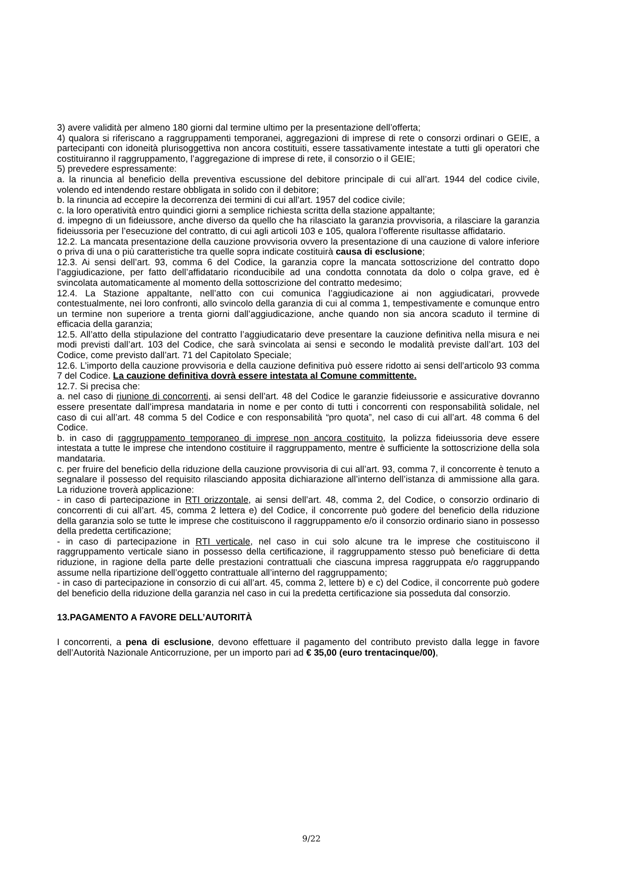3) avere validità per almeno 180 giorni dal termine ultimo per la presentazione dell’offerta;
4) qualora si riferiscano a raggruppamenti temporanei, aggregazioni di imprese di rete o consorzi ordinari o GEIE, a partecipanti con idoneità plurisoggettiva non ancora costituiti, essere tassativamente intestate a tutti gli operatori che costituiranno il raggruppamento, l’aggregazione di imprese di rete, il consorzio o il GEIE;
5) prevedere espressamente:
a. la rinuncia al beneficio della preventiva escussione del debitore principale di cui all’art. 1944 del codice civile, volendo ed intendendo restare obbligata in solido con il debitore;
b. la rinuncia ad eccepire la decorrenza dei termini di cui all’art. 1957 del codice civile;
c. la loro operatività entro quindici giorni a semplice richiesta scritta della stazione appaltante;
d. impegno di un fideiussore, anche diverso da quello che ha rilasciato la garanzia provvisoria, a rilasciare la garanzia fideiussoria per l’esecuzione del contratto, di cui agli articoli 103 e 105, qualora l’offerente risultasse affidatario.
12.2. La mancata presentazione della cauzione provvisoria ovvero la presentazione di una cauzione di valore inferiore o priva di una o più caratteristiche tra quelle sopra indicate costituirà causa di esclusione;
12.3. Ai sensi dell’art. 93, comma 6 del Codice, la garanzia copre la mancata sottoscrizione del contratto dopo l’aggiudicazione, per fatto dell’affidatario riconducibile ad una condotta connotata da dolo o colpa grave, ed è svincolata automaticamente al momento della sottoscrizione del contratto medesimo;
12.4. La Stazione appaltante, nell’atto con cui comunica l’aggiudicazione ai non aggiudicatari, provvede contestualmente, nei loro confronti, allo svincolo della garanzia di cui al comma 1, tempestivamente e comunque entro un termine non superiore a trenta giorni dall’aggiudicazione, anche quando non sia ancora scaduto il termine di efficacia della garanzia;
12.5. All’atto della stipulazione del contratto l’aggiudicatario deve presentare la cauzione definitiva nella misura e nei modi previsti dall’art. 103 del Codice, che sarà svincolata ai sensi e secondo le modalità previste dall’art. 103 del Codice, come previsto dall’art. 71 del Capitolato Speciale;
12.6. L’importo della cauzione provvisoria e della cauzione definitiva può essere ridotto ai sensi dell’articolo 93 comma 7 del Codice. La cauzione definitiva dovrà essere intestata al Comune committente.
12.7. Si precisa che:
a. nel caso di riunione di concorrenti, ai sensi dell’art. 48 del Codice le garanzie fideiussorie e assicurative dovranno essere presentate dall’impresa mandataria in nome e per conto di tutti i concorrenti con responsabilità solidale, nel caso di cui all’art. 48 comma 5 del Codice e con responsabilità “pro quota”, nel caso di cui all’art. 48 comma 6 del Codice.
b. in caso di raggruppamento temporaneo di imprese non ancora costituito, la polizza fideiussoria deve essere intestata a tutte le imprese che intendono costituire il raggruppamento, mentre è sufficiente la sottoscrizione della sola mandataria.
c. per fruire del beneficio della riduzione della cauzione provvisoria di cui all’art. 93, comma 7, il concorrente è tenuto a segnalare il possesso del requisito rilasciando apposita dichiarazione all’interno dell’istanza di ammissione alla gara. La riduzione troverà applicazione:
- in caso di partecipazione in RTI orizzontale, ai sensi dell’art. 48, comma 2, del Codice, o consorzio ordinario di concorrenti di cui all’art. 45, comma 2 lettera e) del Codice, il concorrente può godere del beneficio della riduzione della garanzia solo se tutte le imprese che costituiscono il raggruppamento e/o il consorzio ordinario siano in possesso della predetta certificazione;
- in caso di partecipazione in RTI verticale, nel caso in cui solo alcune tra le imprese che costituiscono il raggruppamento verticale siano in possesso della certificazione, il raggruppamento stesso può beneficiare di detta riduzione, in ragione della parte delle prestazioni contrattuali che ciascuna impresa raggruppata e/o raggruppando assume nella ripartizione dell’oggetto contrattuale all’interno del raggruppamento;
- in caso di partecipazione in consorzio di cui all’art. 45, comma 2, lettere b) e c) del Codice, il concorrente può godere del beneficio della riduzione della garanzia nel caso in cui la predetta certificazione sia posseduta dal consorzio.
13.PAGAMENTO A FAVORE DELL’AUTORITÀ
I concorrenti, a pena di esclusione, devono effettuare il pagamento del contributo previsto dalla legge in favore dell’Autorità Nazionale Anticorruzione, per un importo pari ad € 35,00 (euro trentacinque/00),
9/22